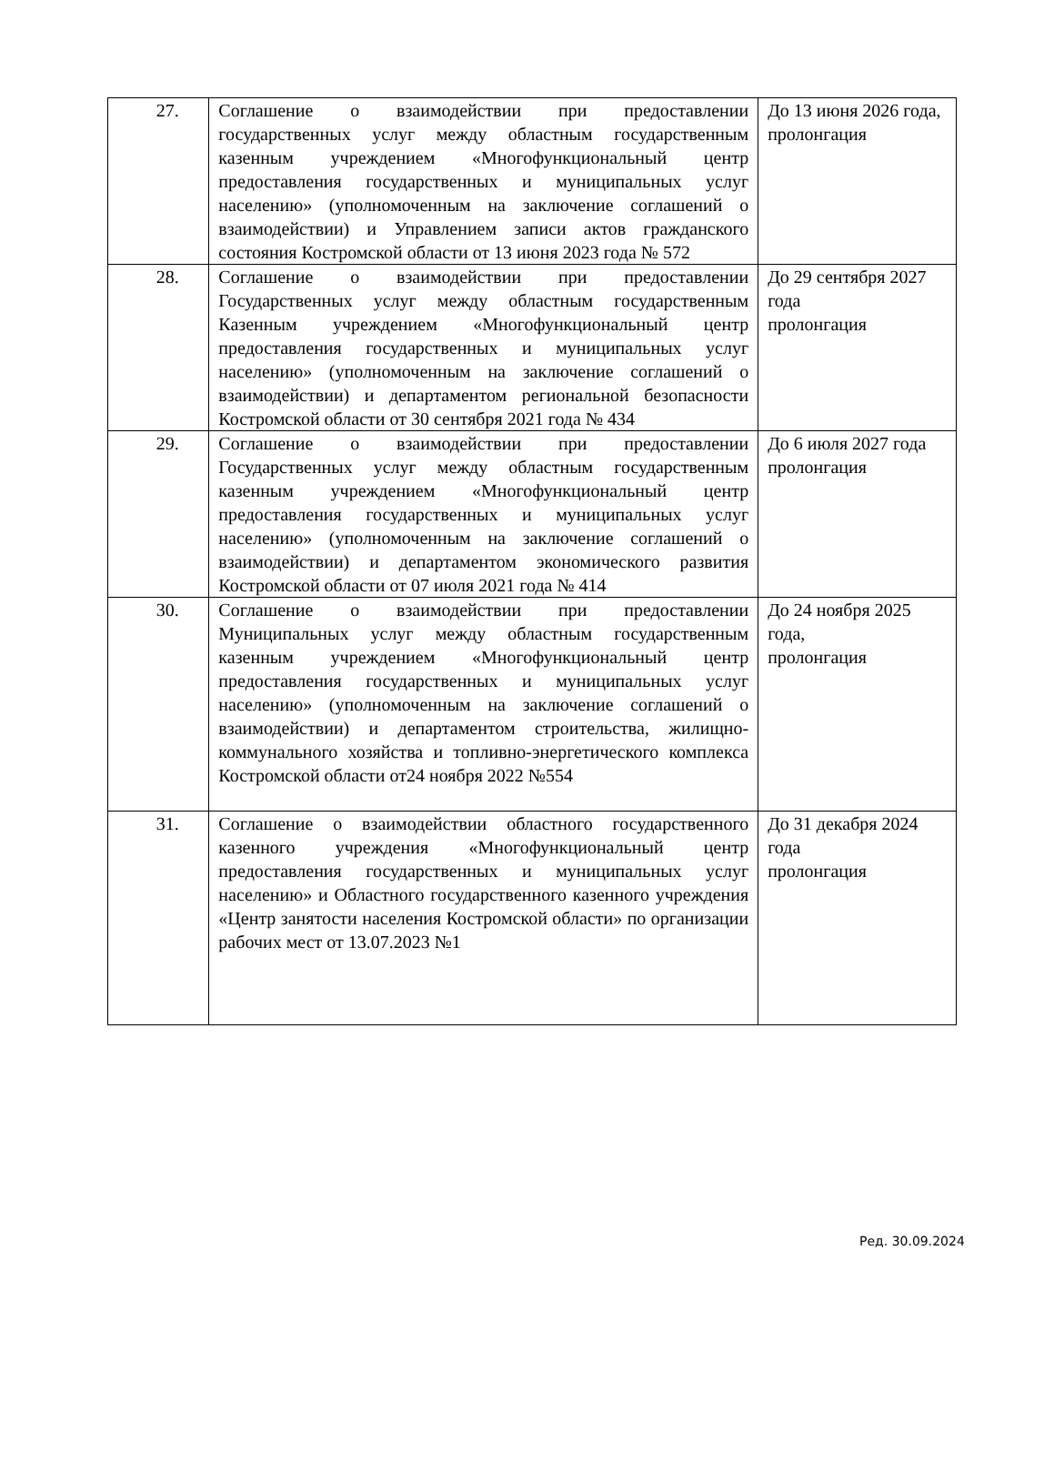| 27. | Соглашение о взаимодействии при предоставлении государственных услуг между областным государственным казенным учреждением «Многофункциональный центр предоставления государственных и муниципальных услуг населению» (уполномоченным на заключение соглашений о взаимодействии) и Управлением записи актов гражданского состояния Костромской области от 13 июня 2023 года № 572 | До 13 июня 2026 года, пролонгация |
| 28. | Соглашение о взаимодействии при предоставлении Государственных услуг между областным государственным Казенным учреждением «Многофункциональный центр предоставления государственных и муниципальных услуг населению» (уполномоченным на заключение соглашений о взаимодействии) и департаментом региональной безопасности Костромской области от 30 сентября 2021 года № 434 | До 29 сентября 2027 года пролонгация |
| 29. | Соглашение о взаимодействии при предоставлении Государственных услуг между областным государственным казенным учреждением «Многофункциональный центр предоставления государственных и муниципальных услуг населению» (уполномоченным на заключение соглашений о взаимодействии) и департаментом экономического развития Костромской области от 07 июля 2021 года № 414 | До 6 июля 2027 года пролонгация |
| 30. | Соглашение о взаимодействии при предоставлении Муниципальных услуг между областным государственным казенным учреждением «Многофункциональный центр предоставления государственных и муниципальных услуг населению» (уполномоченным на заключение соглашений о взаимодействии) и департаментом строительства, жилищно-коммунального хозяйства и топливно-энергетического комплекса Костромской области от24 ноября 2022 №554 | До 24 ноября 2025 года, пролонгация |
| 31. | Соглашение о взаимодействии областного государственного казенного учреждения «Многофункциональный центр предоставления государственных и муниципальных услуг населению» и Областного государственного казенного учреждения «Центр занятости населения Костромской области» по организации рабочих мест от 13.07.2023 №1 | До 31 декабря 2024 года пролонгация |
Ред. 30.09.2024